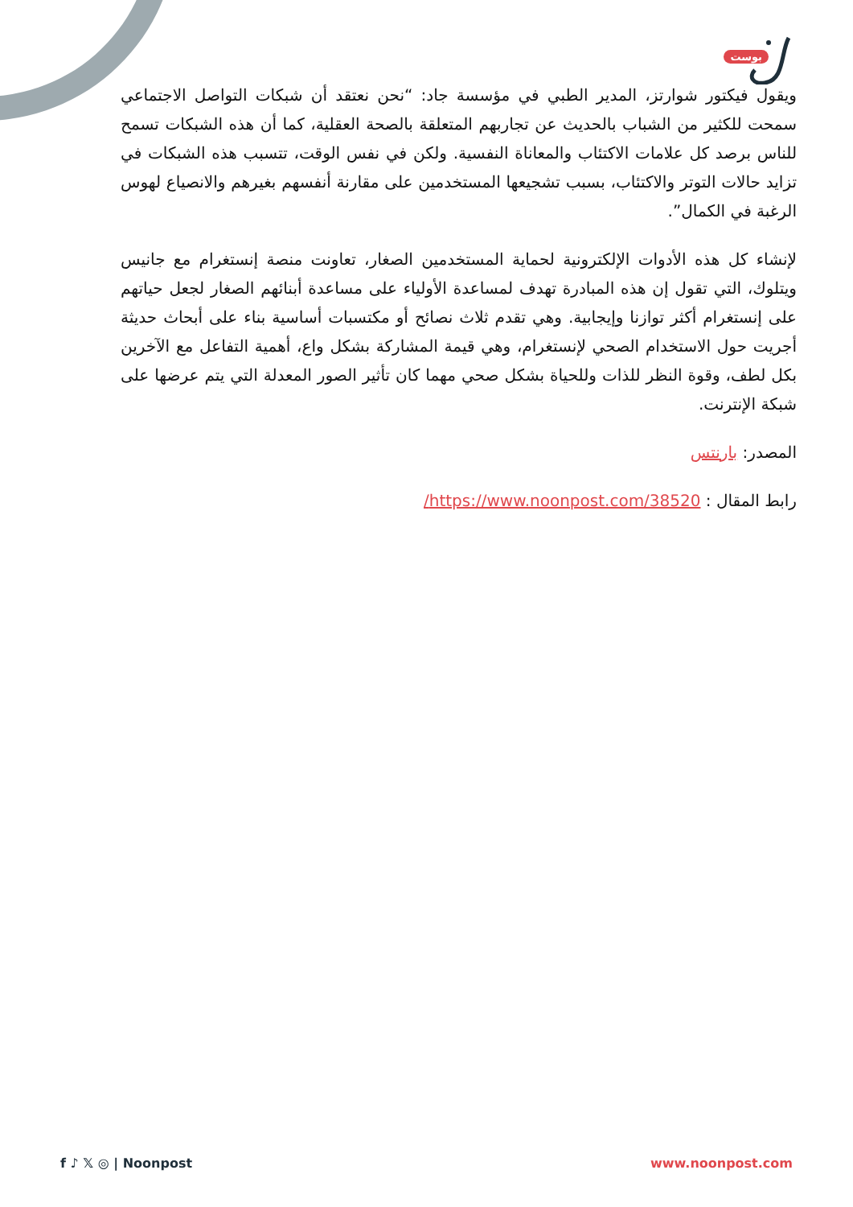بوست
ويقول فيكتور شوارتز، المدير الطبي في مؤسسة جاد: “نحن نعتقد أن شبكات التواصل الاجتماعي سمحت للكثير من الشباب بالحديث عن تجاربهم المتعلقة بالصحة العقلية، كما أن هذه الشبكات تسمح للناس برصد كل علامات الاكتئاب والمعاناة النفسية. ولكن في نفس الوقت، تتسبب هذه الشبكات في تزايد حالات التوتر والاكتئاب، بسبب تشجيعها المستخدمين على مقارنة أنفسهم بغيرهم والانصياع لهوس الرغبة في الكمال”.
لإنشاء كل هذه الأدوات الإلكترونية لحماية المستخدمين الصغار، تعاونت منصة إنستغرام مع جانيس ويتلوك، التي تقول إن هذه المبادرة تهدف لمساعدة الأولياء على مساعدة أبنائهم الصغار لجعل حياتهم على إنستغرام أكثر توازنا وإيجابية. وهي تقدم ثلاث نصائح أو مكتسبات أساسية بناء على أبحاث حديثة أجريت حول الاستخدام الصحي لإنستغرام، وهي قيمة المشاركة بشكل واع، أهمية التفاعل مع الآخرين بكل لطف، وقوة النظر للذات وللحياة بشكل صحي مهما كان تأثير الصور المعدلة التي يتم عرضها على شبكة الإنترنت.
المصدر: بارنتس
رابط المقال : https://www.noonpost.com/38520/
f ♪ 𝕏 ◎ | Noonpost www.noonpost.com